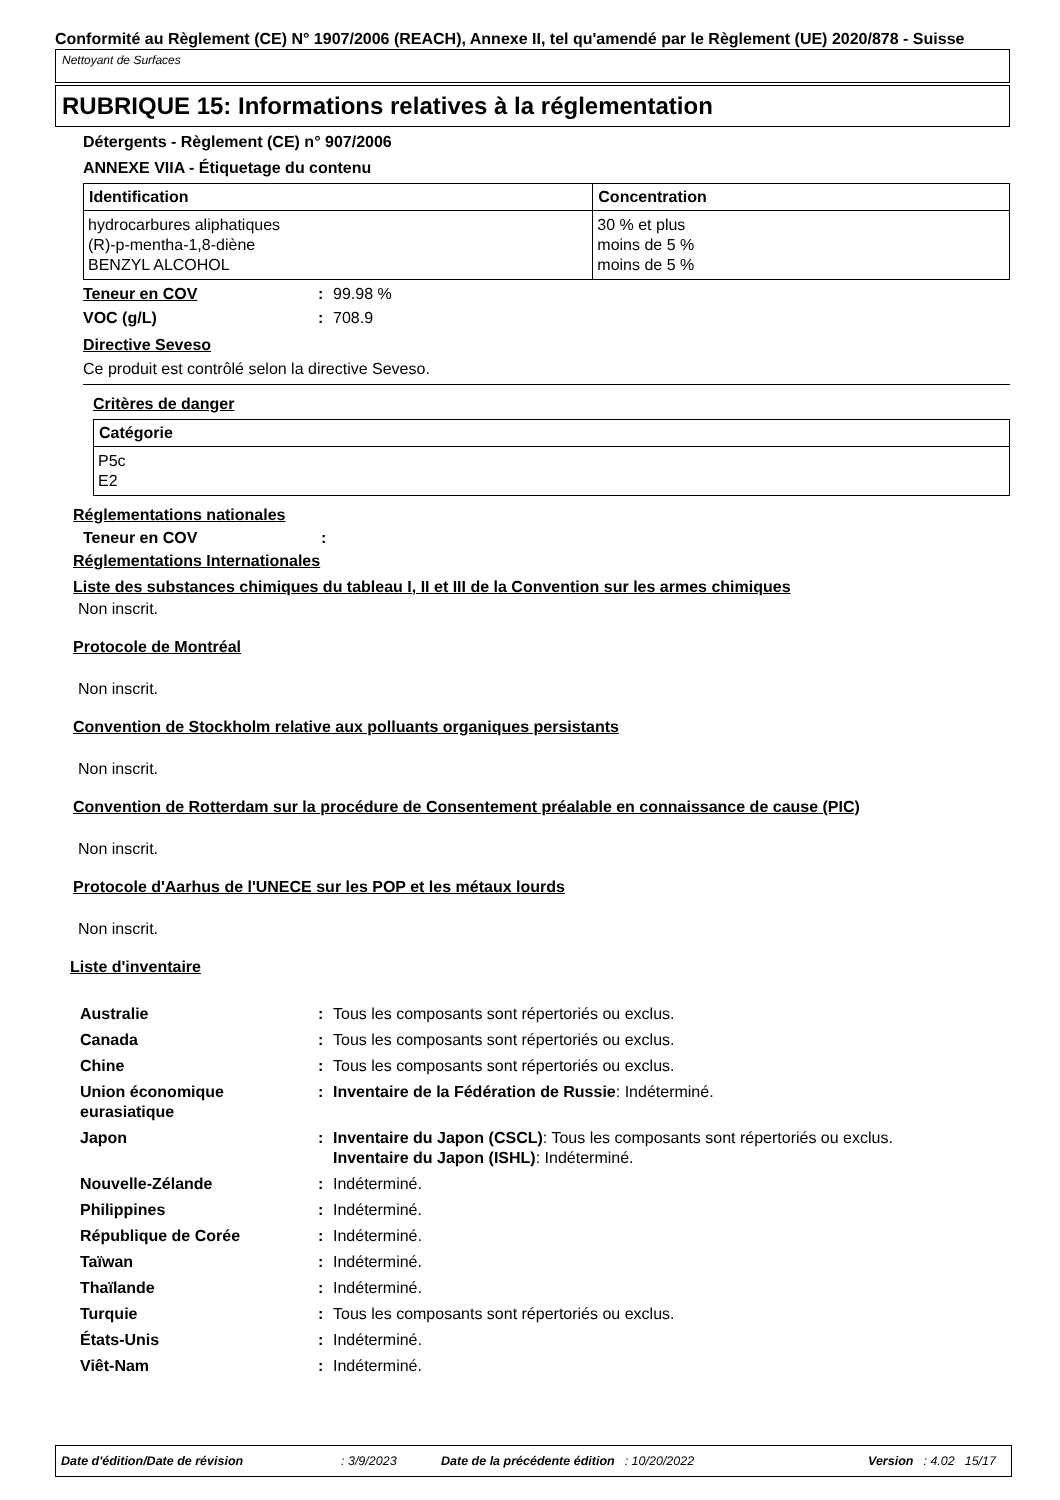Conformité au Règlement (CE) N° 1907/2006 (REACH), Annexe II, tel qu'amendé par le Règlement (UE) 2020/878 - Suisse
Nettoyant de Surfaces
RUBRIQUE 15: Informations relatives à la réglementation
Détergents - Règlement (CE) n° 907/2006
ANNEXE VIIA - Étiquetage du contenu
| Identification | Concentration |
| --- | --- |
| hydrocarbures aliphatiques (R)-p-mentha-1,8-diène BENZYL ALCOHOL | 30 % et plus moins de 5 % moins de 5 % |
Teneur en COV: 99.98 %
VOC (g/L): 708.9
Directive Seveso
Ce produit est contrôlé selon la directive Seveso.
Critères de danger
| Catégorie |
| --- |
| P5c E2 |
Réglementations nationales
Teneur en COV:
Réglementations Internationales
Liste des substances chimiques du tableau I, II et III de la Convention sur les armes chimiques
Non inscrit.
Protocole de Montréal
Non inscrit.
Convention de Stockholm relative aux polluants organiques persistants
Non inscrit.
Convention de Rotterdam sur la procédure de Consentement préalable en connaissance de cause (PIC)
Non inscrit.
Protocole d'Aarhus de l'UNECE sur les POP et les métaux lourds
Non inscrit.
Liste d'inventaire
Australie: Tous les composants sont répertoriés ou exclus.
Canada: Tous les composants sont répertoriés ou exclus.
Chine: Tous les composants sont répertoriés ou exclus.
Union économique eurasiatique: Inventaire de la Fédération de Russie: Indéterminé.
Japon: Inventaire du Japon (CSCL): Tous les composants sont répertoriés ou exclus.
Inventaire du Japon (ISHL): Indéterminé.
Nouvelle-Zélande: Indéterminé.
Philippines: Indéterminé.
République de Corée: Indéterminé.
Taïwan: Indéterminé.
Thaïlande: Indéterminé.
Turquie: Tous les composants sont répertoriés ou exclus.
États-Unis: Indéterminé.
Viêt-Nam: Indéterminé.
Date d'édition/Date de révision: 3/9/2023 Date de la précédente édition: 10/20/2022 Version: 4.02 15/17